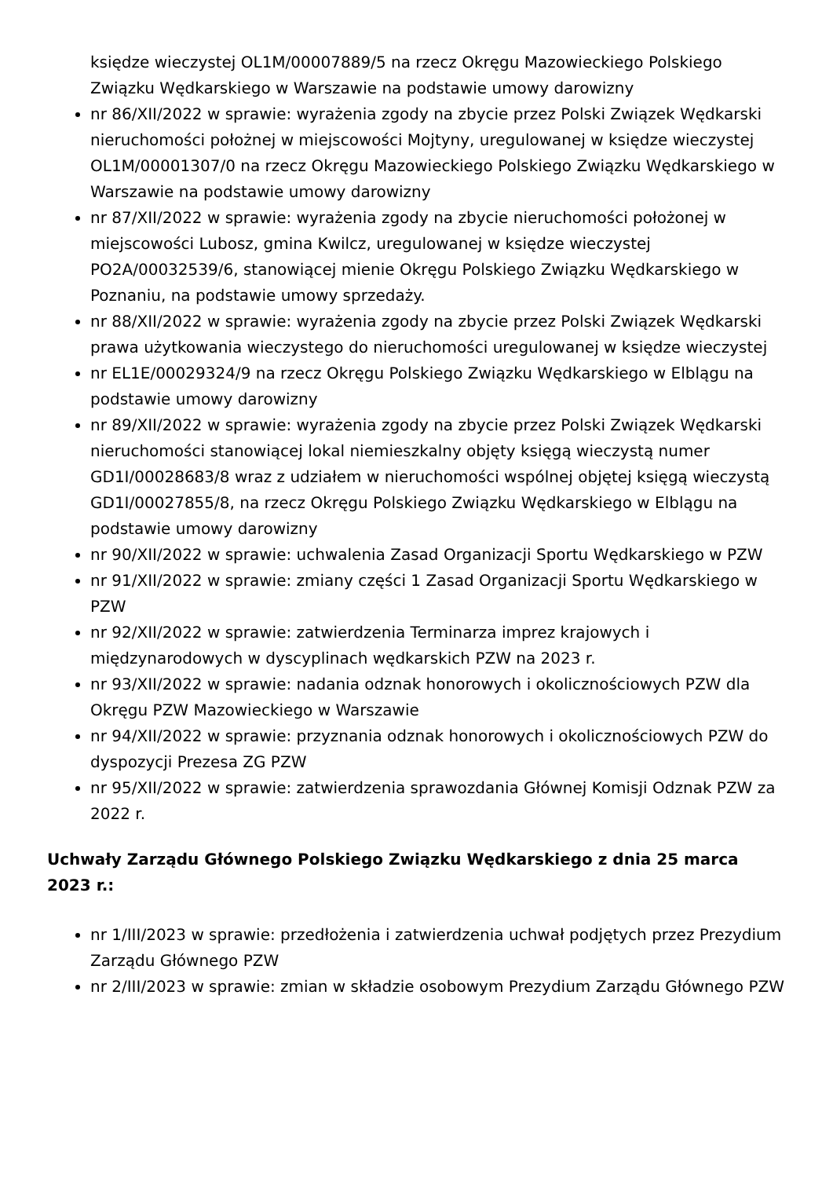księdze wieczystej OL1M/00007889/5 na rzecz Okręgu Mazowieckiego Polskiego Związku Wędkarskiego w Warszawie na podstawie umowy darowizny
nr 86/XII/2022 w sprawie: wyrażenia zgody na zbycie przez Polski Związek Wędkarski nieruchomości położnej w miejscowości Mojtyny, uregulowanej w księdze wieczystej OL1M/00001307/0 na rzecz Okręgu Mazowieckiego Polskiego Związku Wędkarskiego w Warszawie na podstawie umowy darowizny
nr 87/XII/2022 w sprawie: wyrażenia zgody na zbycie nieruchomości położonej w miejscowości Lubosz, gmina Kwilcz, uregulowanej w księdze wieczystej PO2A/00032539/6, stanowiącej mienie Okręgu Polskiego Związku Wędkarskiego w Poznaniu, na podstawie umowy sprzedaży.
nr 88/XII/2022 w sprawie: wyrażenia zgody na zbycie przez Polski Związek Wędkarski prawa użytkowania wieczystego do nieruchomości uregulowanej w księdze wieczystej
nr EL1E/00029324/9 na rzecz Okręgu Polskiego Związku Wędkarskiego w Elblągu na podstawie umowy darowizny
nr 89/XII/2022 w sprawie: wyrażenia zgody na zbycie przez Polski Związek Wędkarski nieruchomości stanowiącej lokal niemieszkalny objęty księgą wieczystą numer GD1I/00028683/8 wraz z udziałem w nieruchomości wspólnej objętej księgą wieczystą GD1I/00027855/8, na rzecz Okręgu Polskiego Związku Wędkarskiego w Elblągu na podstawie umowy darowizny
nr 90/XII/2022 w sprawie: uchwalenia Zasad Organizacji Sportu Wędkarskiego w PZW
nr 91/XII/2022 w sprawie: zmiany części 1 Zasad Organizacji Sportu Wędkarskiego w PZW
nr 92/XII/2022 w sprawie: zatwierdzenia Terminarza imprez krajowych i międzynarodowych w dyscyplinach wędkarskich PZW na 2023 r.
nr 93/XII/2022 w sprawie: nadania odznak honorowych i okolicznościowych PZW dla Okręgu PZW Mazowieckiego w Warszawie
nr 94/XII/2022 w sprawie: przyznania odznak honorowych i okolicznościowych PZW do dyspozycji Prezesa ZG PZW
nr 95/XII/2022 w sprawie: zatwierdzenia sprawozdania Głównej Komisji Odznak PZW za 2022 r.
Uchwały Zarządu Głównego Polskiego Związku Wędkarskiego z dnia 25 marca 2023 r.:
nr 1/III/2023 w sprawie: przedłożenia i zatwierdzenia uchwał podjętych przez Prezydium Zarządu Głównego PZW
nr 2/III/2023 w sprawie: zmian w składzie osobowym Prezydium Zarządu Głównego PZW